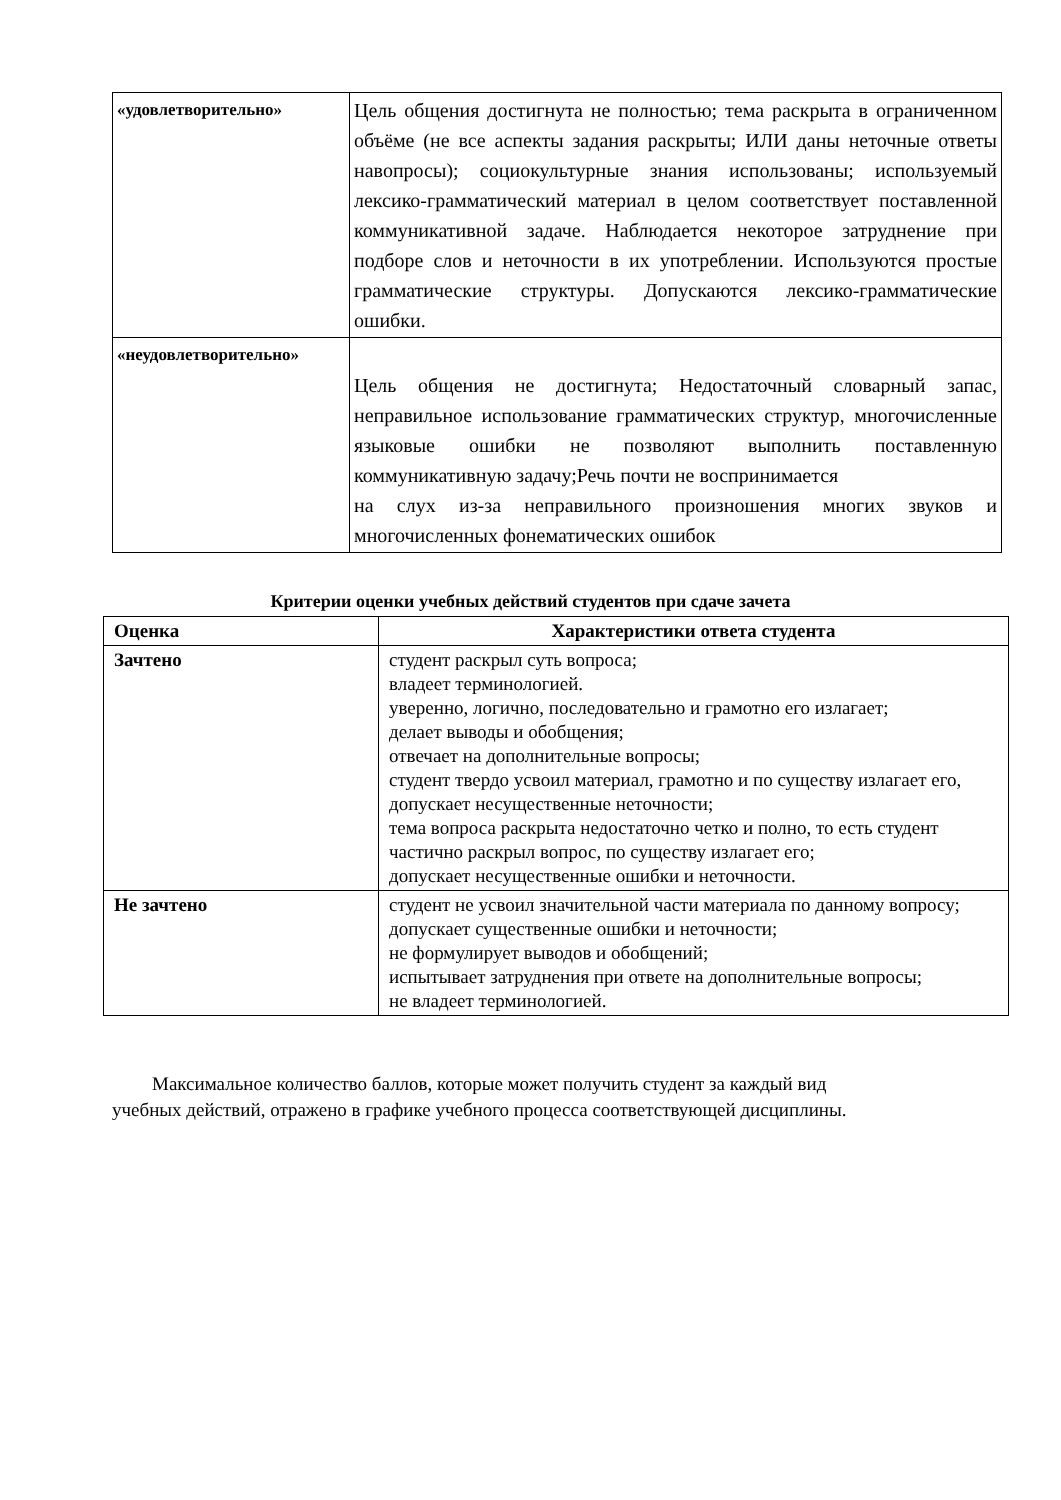| «удовлетворительно» | Цель общения достигнута не полностью; тема раскрыта в ограниченном объёме (не все аспекты задания раскрыты; ИЛИ даны неточные ответы навопросы); социокультурные знания использованы; используемый лексико-грамматический материал в целом соответствует поставленной коммуникативной задаче. Наблюдается некоторое затруднение при подборе слов и неточности в их употреблении. Используются простые грамматические структуры. Допускаются лексико-грамматические ошибки. |
| «неудовлетворительно» | Цель общения не достигнута; Недостаточный словарный запас, неправильное использование грамматических структур, многочисленные языковые ошибки не позволяют выполнить поставленную коммуникативную задачу;Речь почти не воспринимается на слух из-за неправильного произношения многих звуков и многочисленных фонематических ошибок |
Критерии оценки учебных действий студентов при сдаче зачета
| Оценка | Характеристики ответа студента |
| --- | --- |
| Зачтено | студент раскрыл суть вопроса; владеет терминологией. уверенно, логично, последовательно и грамотно его излагает; делает выводы и обобщения; отвечает на дополнительные вопросы; студент твердо усвоил материал, грамотно и по существу излагает его, допускает несущественные неточности; тема вопроса раскрыта недостаточно четко и полно, то есть студент частично раскрыл вопрос, по существу излагает его; допускает несущественные ошибки и неточности. |
| Не зачтено | студент не усвоил значительной части материала по данному вопросу; допускает существенные ошибки и неточности; не формулирует выводов и обобщений; испытывает затруднения при ответе на дополнительные вопросы; не владеет терминологией. |
Максимальное количество баллов, которые может получить студент за каждый вид учебных действий, отражено в графике учебного процесса соответствующей дисциплины.